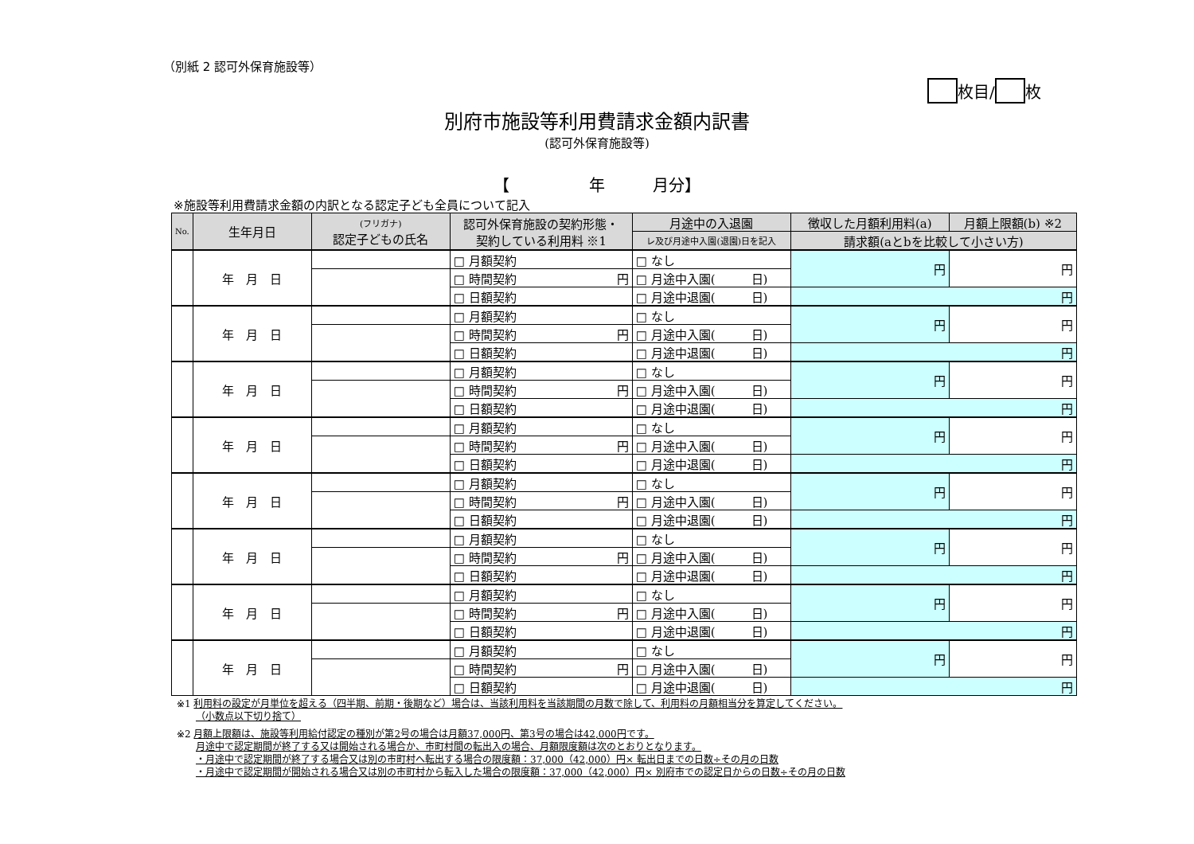（別紙 2 認可外保育施設等）
枚目/ 枚
別府市施設等利用費請求金額内訳書
(認可外保育施設等)
【　　　　　年　　　月分】
※施設等利用費請求金額の内訳となる認定子ども全員について記入
| No. | 生年月日 | (フリガナ) 認定子どもの氏名 | 認可外保育施設の契約形態・ 契約している利用料 ※1 | 月途中の入退園 | 徴収した月額利用料(a) | 月額上限額(b) ※2 |
| --- | --- | --- | --- | --- | --- | --- |
| | | | | レ及び月途中入園(退園)日を記入 | 請求額(aとbを比較して小さい方) | |
| | 年 月 日 | | □ 月額契約 | □ なし | 円 | 円 |
| | | | □ 時間契約 円 | □ 月途中入園( 日) | | |
| | | | □ 日額契約 | □ 月途中退園( 日) | 円 | |
| | 年 月 日 | | □ 月額契約 | □ なし | 円 | 円 |
| | | | □ 時間契約 円 | □ 月途中入園( 日) | | |
| | | | □ 日額契約 | □ 月途中退園( 日) | 円 | |
| | 年 月 日 | | □ 月額契約 | □ なし | 円 | 円 |
| | | | □ 時間契約 円 | □ 月途中入園( 日) | | |
| | | | □ 日額契約 | □ 月途中退園( 日) | 円 | |
| | 年 月 日 | | □ 月額契約 | □ なし | 円 | 円 |
| | | | □ 時間契約 円 | □ 月途中入園( 日) | | |
| | | | □ 日額契約 | □ 月途中退園( 日) | 円 | |
| | 年 月 日 | | □ 月額契約 | □ なし | 円 | 円 |
| | | | □ 時間契約 円 | □ 月途中入園( 日) | | |
| | | | □ 日額契約 | □ 月途中退園( 日) | 円 | |
| | 年 月 日 | | □ 月額契約 | □ なし | 円 | 円 |
| | | | □ 時間契約 円 | □ 月途中入園( 日) | | |
| | | | □ 日額契約 | □ 月途中退園( 日) | 円 | |
| | 年 月 日 | | □ 月額契約 | □ なし | 円 | 円 |
| | | | □ 時間契約 円 | □ 月途中入園( 日) | | |
| | | | □ 日額契約 | □ 月途中退園( 日) | 円 | |
| | 年 月 日 | | □ 月額契約 | □ なし | 円 | 円 |
| | | | □ 時間契約 円 | □ 月途中入園( 日) | | |
| | | | □ 日額契約 | □ 月途中退園( 日) | 円 | |
※1 利用料の設定が月単位を超える（四半期、前期・後期など）場合は、当該利用料を当該期間の月数で除して、利用料の月額相当分を算定してください。
　　（小数点以下切り捨て）
※2 月額上限額は、施設等利用給付認定の種別が第2号の場合は月額37,000円、第3号の場合は42,000円です。
　　月途中で認定期間が終了する又は開始される場合か、市町村間の転出入の場合、月額限度額は次のとおりとなります。
　　・月途中で認定期間が終了する場合又は別の市町村へ転出する場合の限度額：37,000（42,000）円× 転出日までの日数÷その月の日数
　　・月途中で認定期間が開始される場合又は別の市町村から転入した場合の限度額：37,000（42,000）円× 別府市での認定日からの日数÷その月の日数